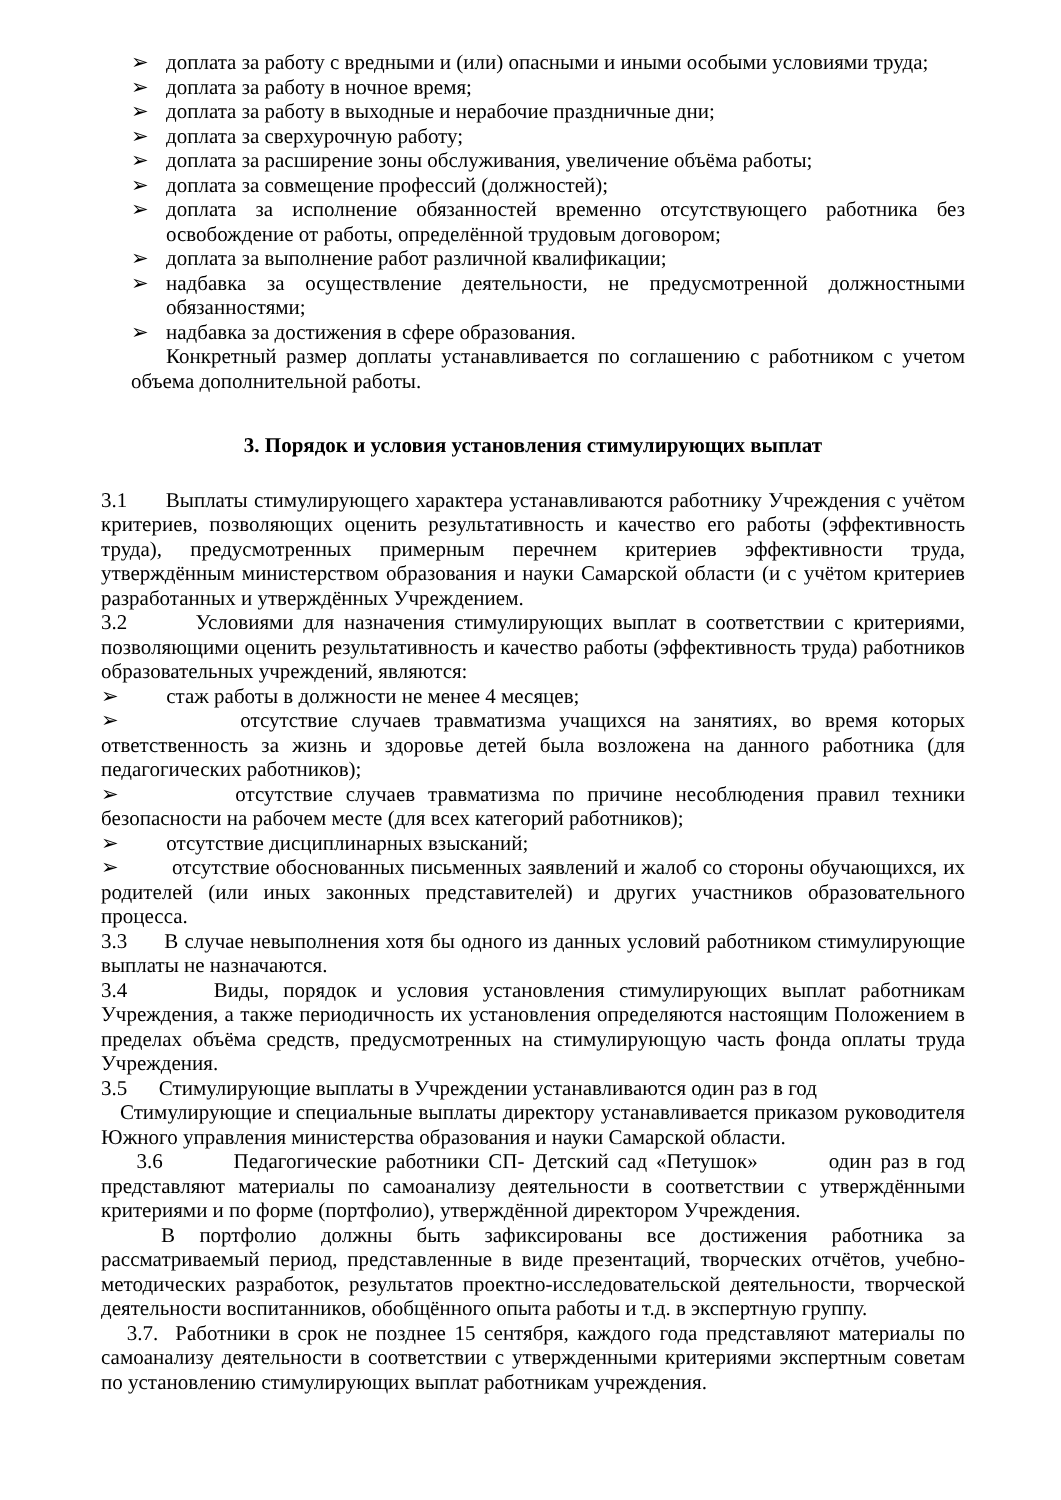➢ доплата за работу с вредными и (или) опасными и иными особыми условиями труда;
➢ доплата за работу в ночное время;
➢ доплата за работу в выходные и нерабочие праздничные дни;
➢ доплата за сверхурочную работу;
➢ доплата за расширение зоны обслуживания, увеличение объёма работы;
➢ доплата за совмещение профессий (должностей);
➢ доплата за исполнение обязанностей временно отсутствующего работника без освобождение от работы, определённой трудовым договором;
➢ доплата за выполнение работ различной квалификации;
➢ надбавка за осуществление деятельности, не предусмотренной должностными обязанностями;
➢ надбавка за достижения в сфере образования.
Конкретный размер доплаты устанавливается по соглашению с работником с учетом объема дополнительной работы.
3. Порядок и условия установления стимулирующих выплат
3.1 Выплаты стимулирующего характера устанавливаются работнику Учреждения с учётом критериев, позволяющих оценить результативность и качество его работы (эффективность труда), предусмотренных примерным перечнем критериев эффективности труда, утверждённым министерством образования и науки Самарской области (и с учётом критериев разработанных и утверждённых Учреждением.
3.2 Условиями для назначения стимулирующих выплат в соответствии с критериями, позволяющими оценить результативность и качество работы (эффективность труда) работников образовательных учреждений, являются:
➢ стаж работы в должности не менее 4 месяцев;
➢ отсутствие случаев травматизма учащихся на занятиях, во время которых ответственность за жизнь и здоровье детей была возложена на данного работника (для педагогических работников);
➢ отсутствие случаев травматизма по причине несоблюдения правил техники безопасности на рабочем месте (для всех категорий работников);
➢ отсутствие дисциплинарных взысканий;
➢ отсутствие обоснованных письменных заявлений и жалоб со стороны обучающихся, их родителей (или иных законных представителей) и других участников образовательного процесса.
3.3 В случае невыполнения хотя бы одного из данных условий работником стимулирующие выплаты не назначаются.
3.4 Виды, порядок и условия установления стимулирующих выплат работникам Учреждения, а также периодичность их установления определяются настоящим Положением в пределах объёма средств, предусмотренных на стимулирующую часть фонда оплаты труда Учреждения.
3.5 Стимулирующие выплаты в Учреждении устанавливаются один раз в год
Стимулирующие и специальные выплаты директору устанавливается приказом руководителя Южного управления министерства образования и науки Самарской области.
3.6 Педагогические работники СП- Детский сад «Петушок» один раз в год представляют материалы по самоанализу деятельности в соответствии с утверждёнными критериями и по форме (портфолио), утверждённой директором Учреждения.
В портфолио должны быть зафиксированы все достижения работника за рассматриваемый период, представленные в виде презентаций, творческих отчётов, учебно-методических разработок, результатов проектно-исследовательской деятельности, творческой деятельности воспитанников, обобщённого опыта работы и т.д. в экспертную группу.
3.7. Работники в срок не позднее 15 сентября, каждого года представляют материалы по самоанализу деятельности в соответствии с утвержденными критериями экспертным советам по установлению стимулирующих выплат работникам учреждения.